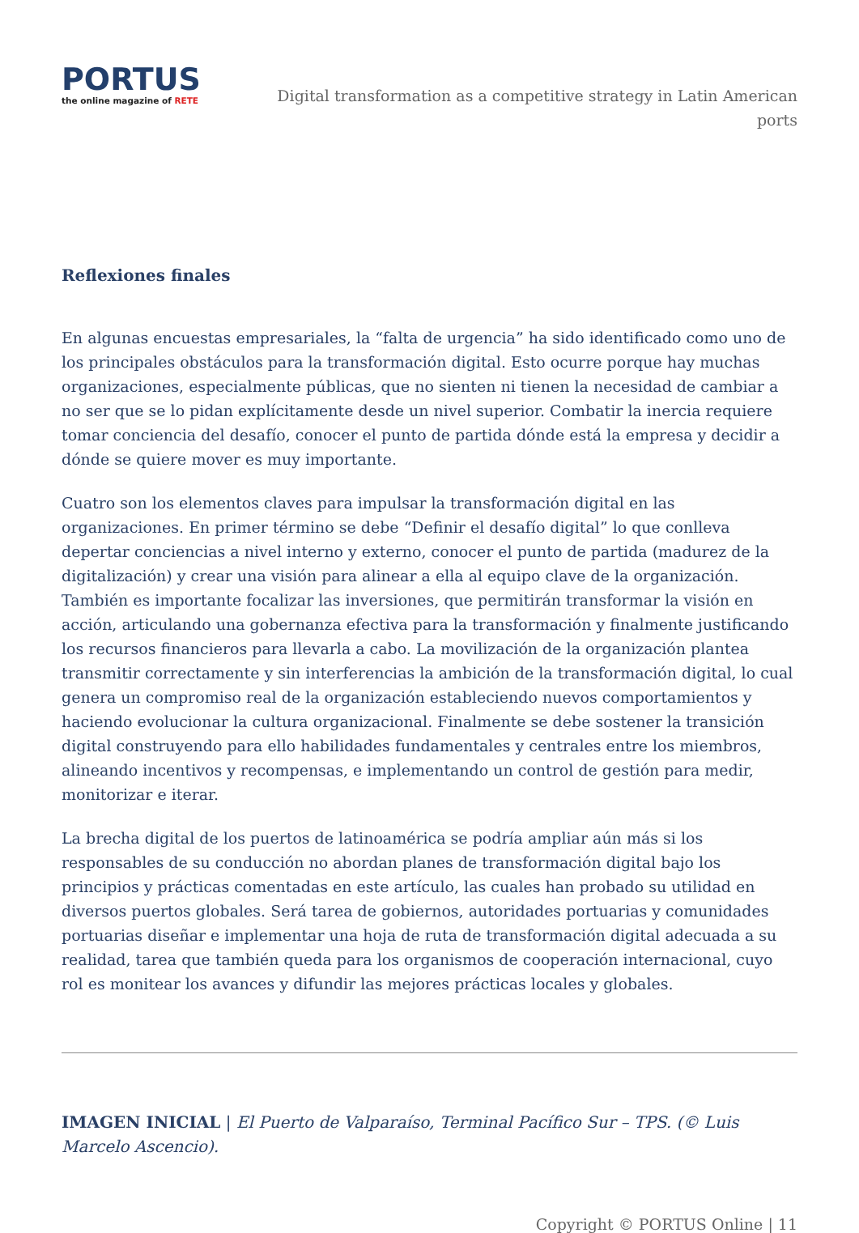PORTUS
the online magazine of RETE
Digital transformation as a competitive strategy in Latin American ports
Reflexiones finales
En algunas encuestas empresariales, la “falta de urgencia” ha sido identificado como uno de los principales obstáculos para la transformación digital. Esto ocurre porque hay muchas organizaciones, especialmente públicas, que no sienten ni tienen la necesidad de cambiar a no ser que se lo pidan explícitamente desde un nivel superior. Combatir la inercia requiere tomar conciencia del desafío, conocer el punto de partida dónde está la empresa y decidir a dónde se quiere mover es muy importante.
Cuatro son los elementos claves para impulsar la transformación digital en las organizaciones. En primer término se debe “Definir el desafío digital” lo que conlleva depertar conciencias a nivel interno y externo, conocer el punto de partida (madurez de la digitalización) y crear una visión para alinear a ella al equipo clave de la organización. También es importante focalizar las inversiones, que permitirán transformar la visión en acción, articulando una gobernanza efectiva para la transformación y finalmente justificando los recursos financieros para llevarla a cabo. La movilización de la organización plantea transmitir correctamente y sin interferencias la ambición de la transformación digital, lo cual genera un compromiso real de la organización estableciendo nuevos comportamientos y haciendo evolucionar la cultura organizacional. Finalmente se debe sostener la transición digital construyendo para ello habilidades fundamentales y centrales entre los miembros, alineando incentivos y recompensas, e implementando un control de gestión para medir, monitorizar e iterar.
La brecha digital de los puertos de latinoamérica se podría ampliar aún más si los responsables de su conducción no abordan planes de transformación digital bajo los principios y prácticas comentadas en este artículo, las cuales han probado su utilidad en diversos puertos globales. Será tarea de gobiernos, autoridades portuarias y comunidades portuarias diseñar e implementar una hoja de ruta de transformación digital adecuada a su realidad, tarea que también queda para los organismos de cooperación internacional, cuyo rol es monitear los avances y difundir las mejores prácticas locales y globales.
IMAGEN INICIAL | El Puerto de Valparaíso, Terminal Pacífico Sur – TPS. (© Luis Marcelo Ascencio).
Copyright © PORTUS Online | 11